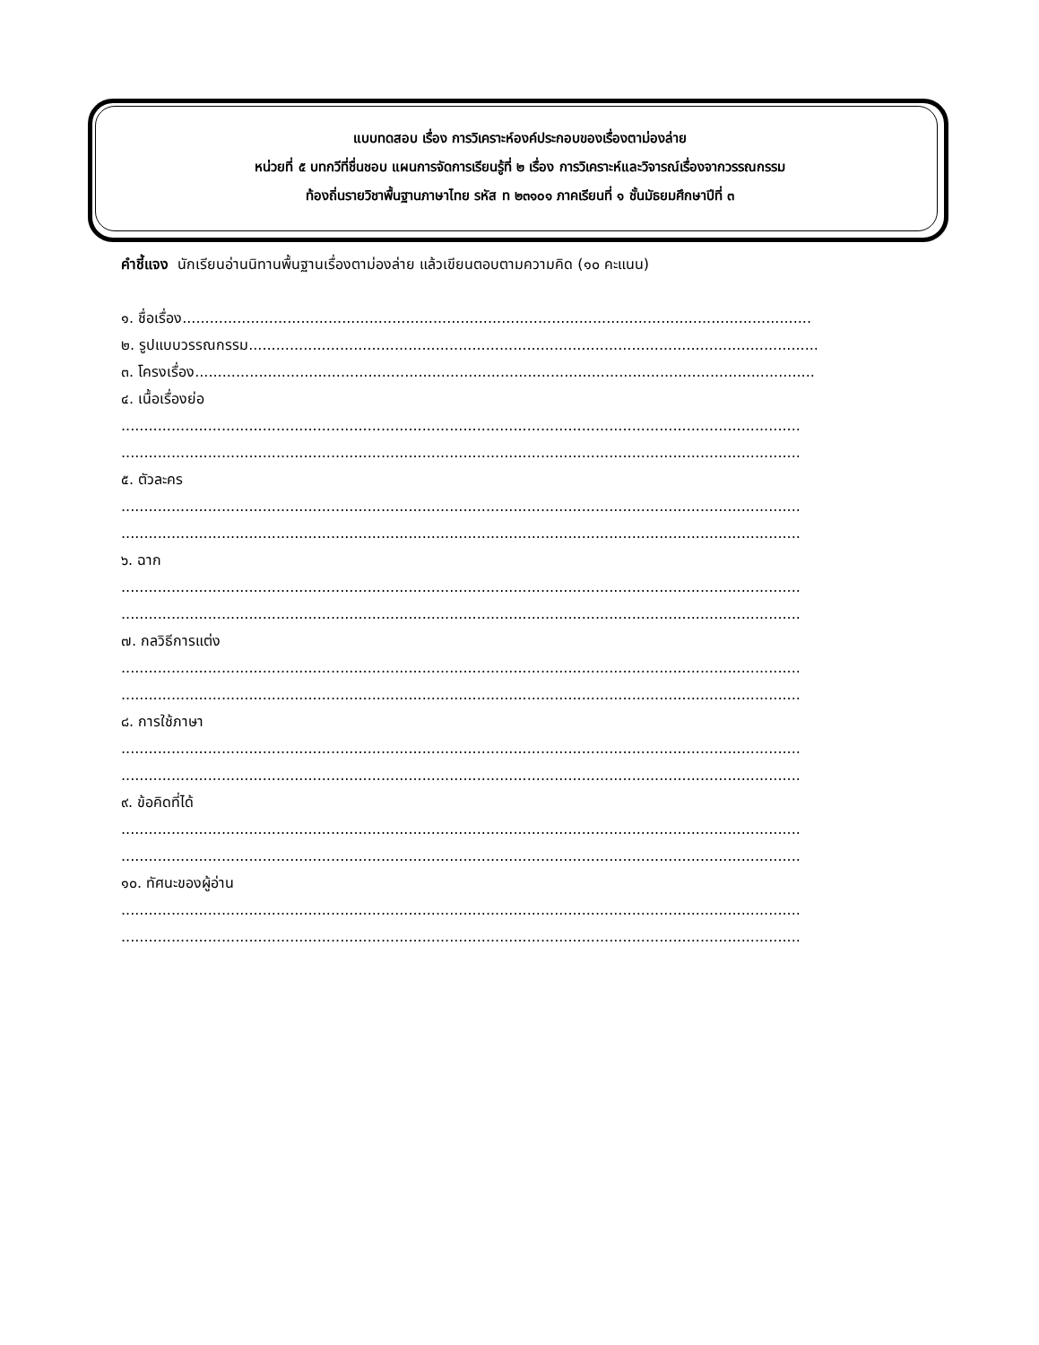แบบทดสอบ เรื่อง การวิเคราะห์องค์ประกอบของเรื่องตาม่องล่าย
หน่วยที่ ๕ บทกวีที่ชื่นชอบ แผนการจัดการเรียนรู้ที่ ๒ เรื่อง การวิเคราะห์และวิจารณ์เรื่องจากวรรณกรรม
ท้องถิ่นรายวิชาพื้นฐานภาษาไทย รหัส ท ๒๓๑๐๑ ภาคเรียนที่ ๑ ชั้นมัธยมศึกษาปีที่ ๓
คำชี้แจง นักเรียนอ่านนิทานพื้นฐานเรื่องตาม่องล่าย แล้วเขียนตอบตามความคิด (๑๐ คะแนน)
๑. ชื่อเรื่อง..........................................................................................................................................
๒. รูปแบบวรรณกรรม.............................................................................................................................
๓. โครงเรื่อง........................................................................................................................................
๔. เนื้อเรื่องย่อ
.....................................................................................................................................................
.....................................................................................................................................................
๕. ตัวละคร
.....................................................................................................................................................
.....................................................................................................................................................
๖. ฉาก
.....................................................................................................................................................
.....................................................................................................................................................
๗. กลวิธีการแต่ง
.....................................................................................................................................................
.....................................................................................................................................................
๘. การใช้ภาษา
.....................................................................................................................................................
.....................................................................................................................................................
๙. ข้อคิดที่ได้
.....................................................................................................................................................
.....................................................................................................................................................
๑๐. ทัศนะของผู้อ่าน
.....................................................................................................................................................
.....................................................................................................................................................